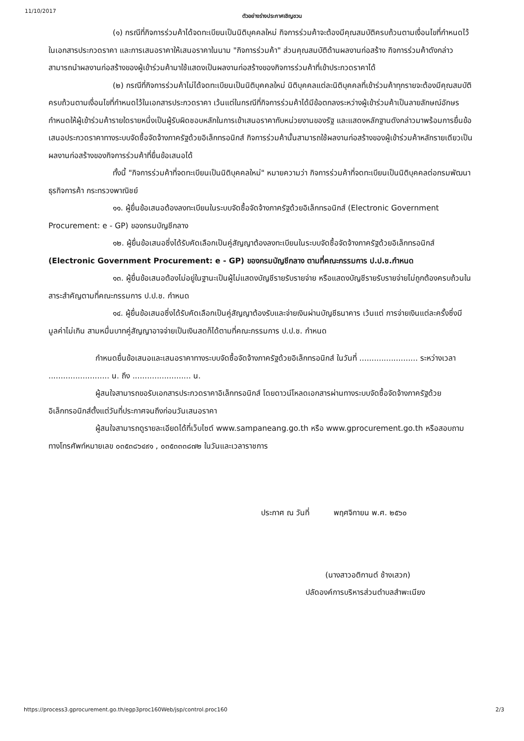11/10/2017 ตัวอย่างร่างประกาศเชิญชวน
(๑) กรณีที่กิจการร่วมค้าได้จดทะเบียนเป็นนิติบุคคลใหม่ กิจการร่วมค้าจะต้องมีคุณสมบัติครบถ้วนตามเงื่อนไขที่กำหนดไว้ในเอกสารประกวดราคา และการเสนอราคาให้เสนอราคาในนาม "กิจการร่วมค้า" ส่วนคุณสมบัติด้านผลงานก่อสร้าง กิจการร่วมค้าดังกล่าวสามารถนำผลงานก่อสร้างของผู้เข้าร่วมค้ามาใช้แสดงเป็นผลงานก่อสร้างของกิจการร่วมค้าที่เข้าประกวดราคาได้
(๒) กรณีที่กิจการร่วมค้าไม่ได้จดทะเบียนเป็นนิติบุคคลใหม่ นิติบุคคลแต่ละนิติบุคคลที่เข้าร่วมค้าทุกรายจะต้องมีคุณสมบัติครบถ้วนตามเงื่อนไขที่กำหนดไว้ในเอกสารประกวดราคา เว้นแต่ในกรณีที่กิจการร่วมค้าได้มีข้อตกลงระหว่างผู้เข้าร่วมค้าเป็นลายลักษณ์อักษรกำหนดให้ผู้เข้าร่วมค้ารายใดรายหนึ่งเป็นผู้รับผิดชอบหลักในการเข้าเสนอราคากับหน่วยงานของรัฐ และแสดงหลักฐานดังกล่าวมาพร้อมการยื่นข้อเสนอประกวดราคาทางระบบจัดซื้อจัดจ้างภาครัฐด้วยอิเล็กทรอนิกส์ กิจการร่วมค้านั้นสามารถใช้ผลงานก่อสร้างของผู้เข้าร่วมค้าหลักรายเดียวเป็นผลงานก่อสร้างของกิจการร่วมค้าที่ยื่นข้อเสนอได้
ทั้งนี้ "กิจการร่วมค้าที่จดทะเบียนเป็นนิติบุคคลใหม่" หมายความว่า กิจการร่วมค้าที่จดทะเบียนเป็นนิติบุคคลต่อกรมพัฒนาธุรกิจการค้า กระทรวงพาณิชย์
๑๑. ผู้ยื่นข้อเสนอต้องลงทะเบียนในระบบจัดซื้อจัดจ้างภาครัฐด้วยอิเล็กทรอนิกส์ (Electronic Government Procurement: e - GP) ของกรมบัญชีกลาง
๑๒. ผู้ยื่นข้อเสนอซึ่งได้รับคัดเลือกเป็นคู่สัญญาต้องลงทะเบียนในระบบจัดซื้อจัดจ้างภาครัฐด้วยอิเล็กทรอนิกส์ (Electronic Government Procurement: e - GP) ของกรมบัญชีกลาง ตามที่คณะกรรมการ ป.ป.ช.กำหนด
๑๓. ผู้ยื่นข้อเสนอต้องไม่อยู่ในฐานะเป็นผู้ไม่แสดงบัญชีรายรับรายจ่าย หรือแสดงบัญชีรายรับรายจ่ายไม่ถูกต้องครบถ้วนในสาระสำคัญตามที่คณะกรรมการ ป.ป.ช. กำหนด
๑๔. ผู้ยื่นข้อเสนอซึ่งได้รับคัดเลือกเป็นคู่สัญญาต้องรับและจ่ายเงินผ่านบัญชีธนาคาร เว้นแต่ การจ่ายเงินแต่ละครั้งซึ่งมีมูลค่าไม่เกิน สามหมื่นบาทคู่สัญญาอาจจ่ายเป็นเงินสดก็ได้ตามที่คณะกรรมการ ป.ป.ช. กำหนด
กำหนดยื่นข้อเสนอและเสนอราคาทางระบบจัดซื้อจัดจ้างภาครัฐด้วยอิเล็กทรอนิกส์ ในวันที่ ........................ ระหว่างเวลา ......................... น. ถึง ........................ น.
ผู้สนใจสามารถขอรับเอกสารประกวดราคาอิเล็กทรอนิกส์ โดยดาวน์โหลดเอกสารผ่านทางระบบจัดซื้อจัดจ้างภาครัฐด้วยอิเล็กทรอนิกส์ตั้งแต่วันที่ประกาศจนถึงก่อนวันเสนอราคา
ผู้สนใจสามารถดูรายละเอียดได้ที่เว็บไซต์ www.sampaneang.go.th หรือ www.gprocurement.go.th หรือสอบถามทางโทรศัพท์หมายเลข ๐๓๕๓๘๖๔๙๑ , ๐๓๕๓๓๓๘๗๒ ในวันและเวลาราชการ
ประกาศ ณ วันที่ พฤศจิกายน พ.ศ. ๒๕๖๐
(นางสาวอติกานต์ ช้างเสวก)
ปลัดองค์การบริหารส่วนตำบลสำพะเนียง
https://process3.gprocurement.go.th/egp3proc160Web/jsp/control.proc160 2/3